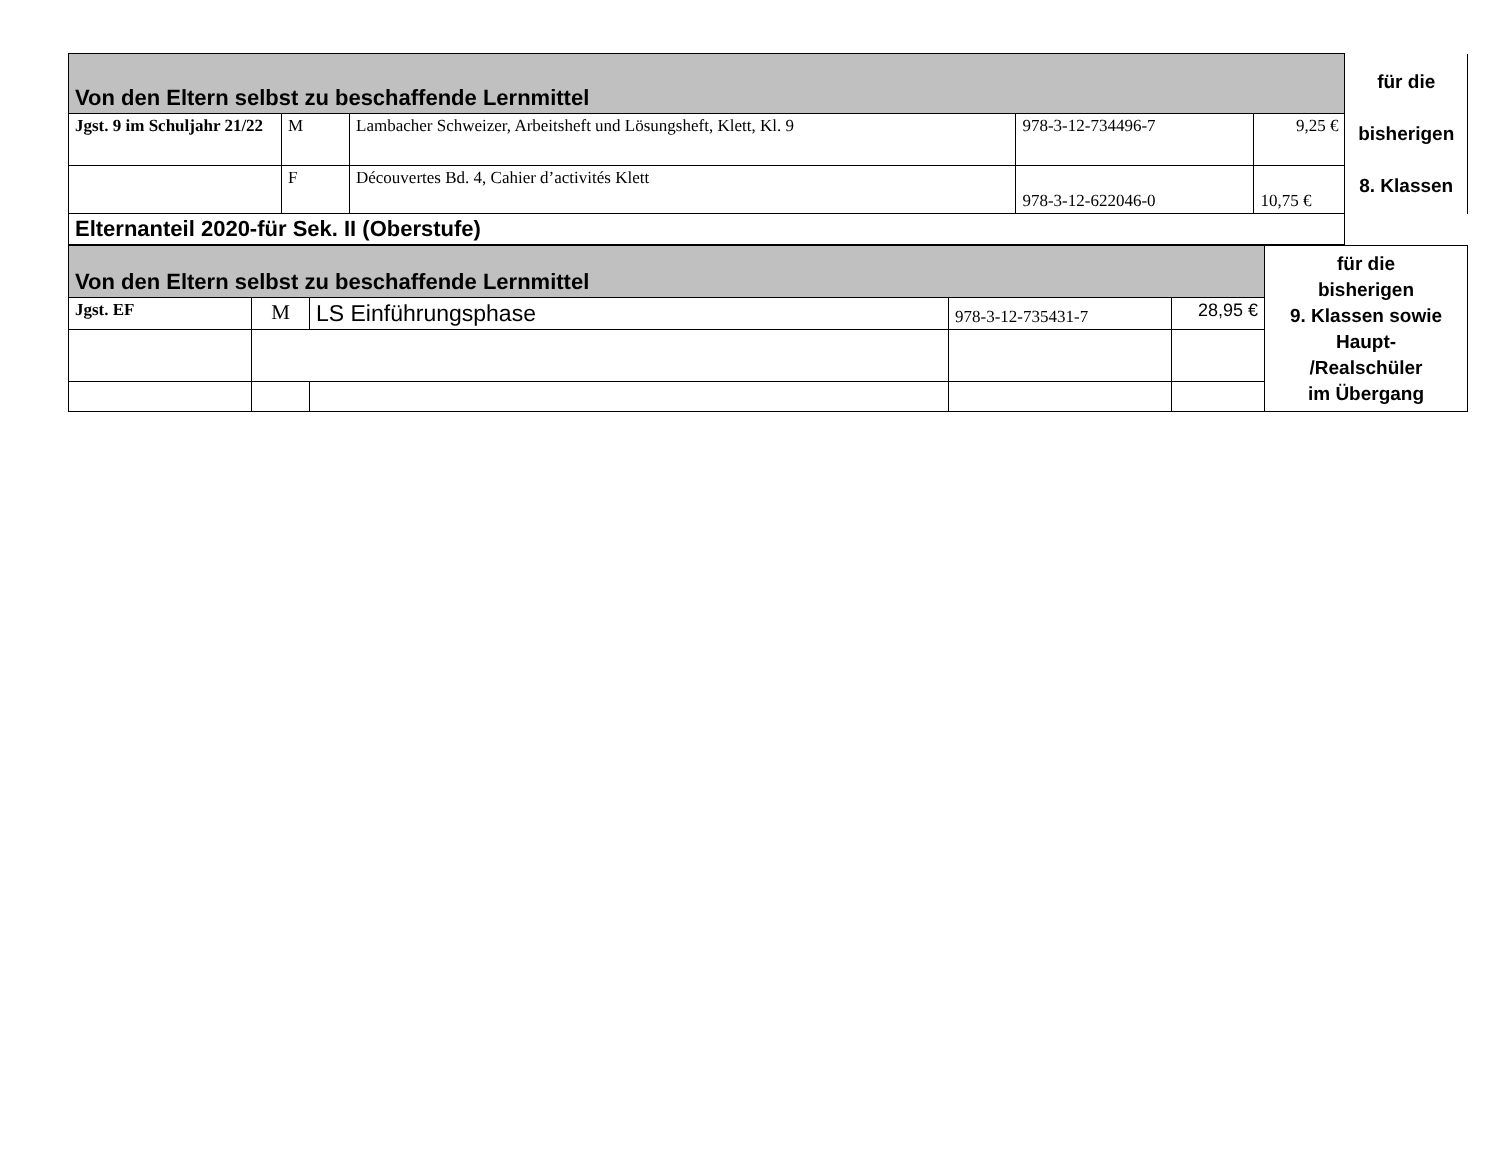| Von den Eltern selbst zu beschaffende Lernmittel | | | | | für die bisherigen 8. Klassen |
| Jgst. 9 im Schuljahr 21/22 | M | Lambacher Schweizer, Arbeitsheft und Lösungsheft, Klett, Kl. 9 | 978-3-12-734496-7 | 9,25 € | |
| | F | Découvertes Bd. 4, Cahier d’activités Klett | 978-3-12-622046-0 | 10,75 € | |
| Elternanteil 2020-für Sek. II (Oberstufe) | | | | | |
| Von den Eltern selbst zu beschaffende Lernmittel | | | | | für die bisherigen 9. Klassen sowie Haupt- /Realschüler im Übergang |
| Jgst. EF | M | LS Einführungsphase | 978-3-12-735431-7 | 28,95 € | |